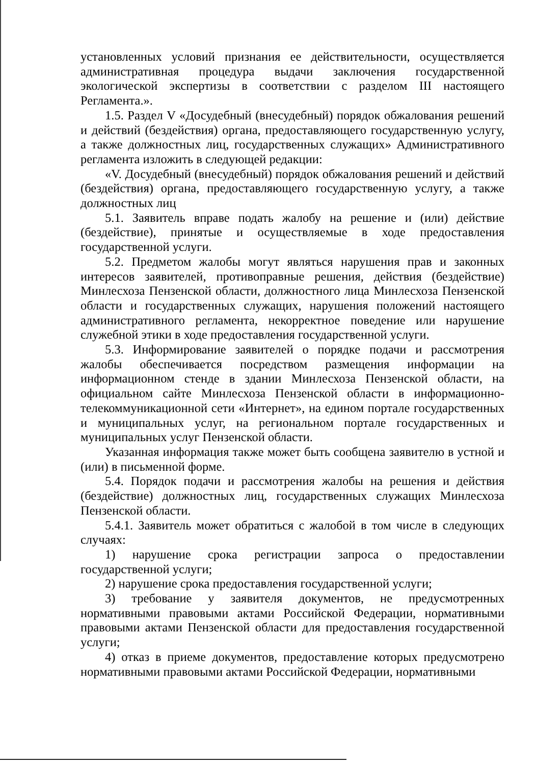установленных условий признания ее действительности, осуществляется административная процедура выдачи заключения государственной экологической экспертизы в соответствии с разделом III настоящего Регламента.».
1.5. Раздел V «Досудебный (внесудебный) порядок обжалования решений и действий (бездействия) органа, предоставляющего государственную услугу, а также должностных лиц, государственных служащих» Административного регламента изложить в следующей редакции:
«V. Досудебный (внесудебный) порядок обжалования решений и действий (бездействия) органа, предоставляющего государственную услугу, а также должностных лиц
5.1. Заявитель вправе подать жалобу на решение и (или) действие (бездействие), принятые и осуществляемые в ходе предоставления государственной услуги.
5.2. Предметом жалобы могут являться нарушения прав и законных интересов заявителей, противоправные решения, действия (бездействие) Минлесхоза Пензенской области, должностного лица Минлесхоза Пензенской области и государственных служащих, нарушения положений настоящего административного регламента, некорректное поведение или нарушение служебной этики в ходе предоставления государственной услуги.
5.3. Информирование заявителей о порядке подачи и рассмотрения жалобы обеспечивается посредством размещения информации на информационном стенде в здании Минлесхоза Пензенской области, на официальном сайте Минлесхоза Пензенской области в информационно-телекоммуникационной сети «Интернет», на едином портале государственных и муниципальных услуг, на региональном портале государственных и муниципальных услуг Пензенской области.
Указанная информация также может быть сообщена заявителю в устной и (или) в письменной форме.
5.4. Порядок подачи и рассмотрения жалобы на решения и действия (бездействие) должностных лиц, государственных служащих Минлесхоза Пензенской области.
5.4.1. Заявитель может обратиться с жалобой в том числе в следующих случаях:
1) нарушение срока регистрации запроса о предоставлении государственной услуги;
2) нарушение срока предоставления государственной услуги;
3) требование у заявителя документов, не предусмотренных нормативными правовыми актами Российской Федерации, нормативными правовыми актами Пензенской области для предоставления государственной услуги;
4) отказ в приеме документов, предоставление которых предусмотрено нормативными правовыми актами Российской Федерации, нормативными